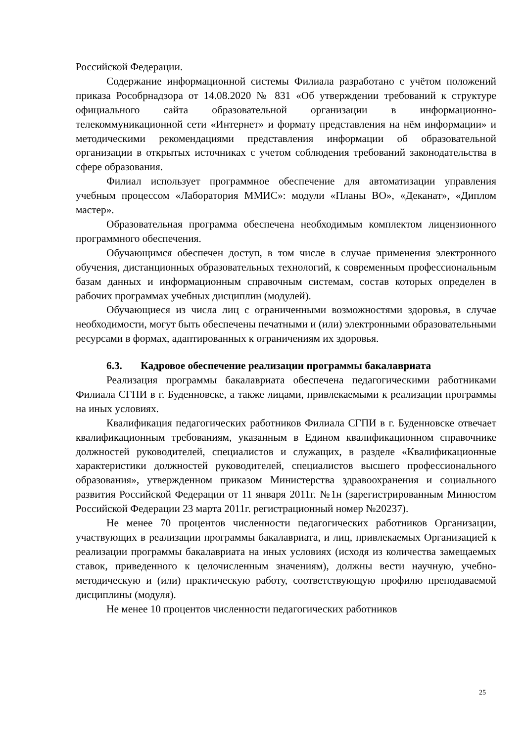Российской Федерации.
Содержание информационной системы Филиала разработано с учётом положений приказа Рособрнадзора от 14.08.2020 № 831 «Об утверждении требований к структуре официального сайта образовательной организации в информационно-телекоммуникационной сети «Интернет» и формату представления на нём информации» и методическими рекомендациями представления информации об образовательной организации в открытых источниках с учетом соблюдения требований законодательства в сфере образования.
Филиал использует программное обеспечение для автоматизации управления учебным процессом «Лаборатория ММИС»: модули «Планы ВО», «Деканат», «Диплом мастер».
Образовательная программа обеспечена необходимым комплектом лицензионного программного обеспечения.
Обучающимся обеспечен доступ, в том числе в случае применения электронного обучения, дистанционных образовательных технологий, к современным профессиональным базам данных и информационным справочным системам, состав которых определен в рабочих программах учебных дисциплин (модулей).
Обучающиеся из числа лиц с ограниченными возможностями здоровья, в случае необходимости, могут быть обеспечены печатными и (или) электронными образовательными ресурсами в формах, адаптированных к ограничениям их здоровья.
6.3. Кадровое обеспечение реализации программы бакалавриата
Реализация программы бакалавриата обеспечена педагогическими работниками Филиала СГПИ в г. Буденновске, а также лицами, привлекаемыми к реализации программы на иных условиях.
Квалификация педагогических работников Филиала СГПИ в г. Буденновске отвечает квалификационным требованиям, указанным в Едином квалификационном справочнике должностей руководителей, специалистов и служащих, в разделе «Квалификационные характеристики должностей руководителей, специалистов высшего профессионального образования», утвержденном приказом Министерства здравоохранения и социального развития Российской Федерации от 11 января 2011г. №1н (зарегистрированным Минюстом Российской Федерации 23 марта 2011г. регистрационный номер №20237).
Не менее 70 процентов численности педагогических работников Организации, участвующих в реализации программы бакалавриата, и лиц, привлекаемых Организацией к реализации программы бакалавриата на иных условиях (исходя из количества замещаемых ставок, приведенного к целочисленным значениям), должны вести научную, учебно-методическую и (или) практическую работу, соответствующую профилю преподаваемой дисциплины (модуля).
Не менее 10 процентов численности педагогических работников
25